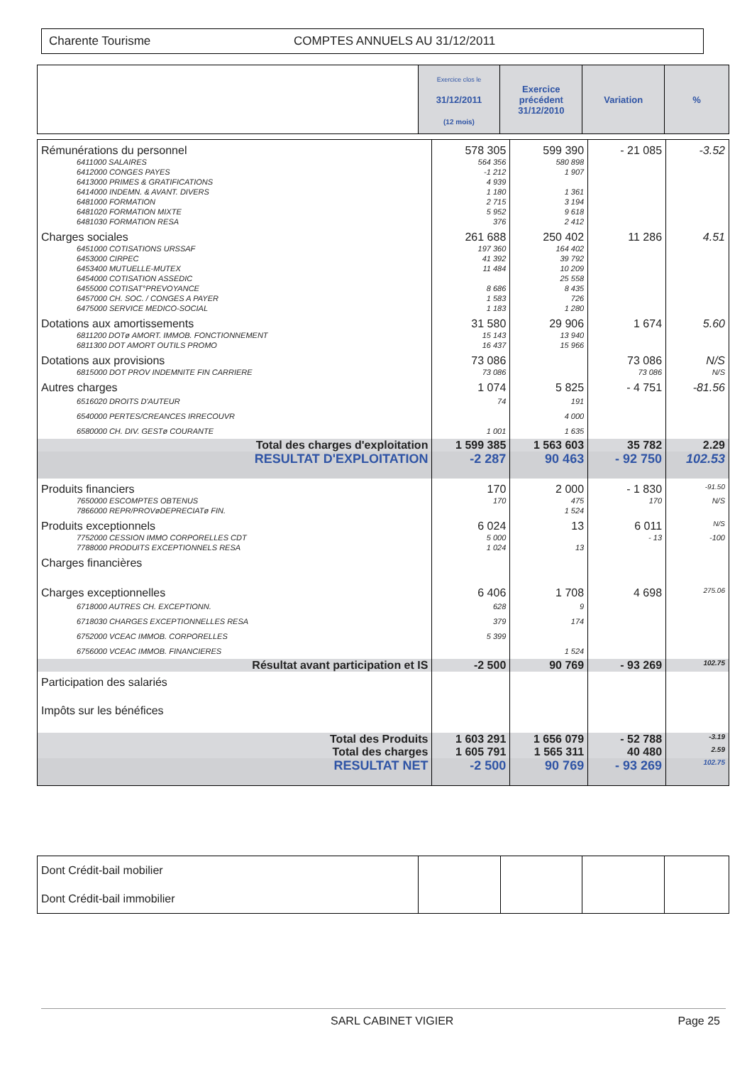Charente Tourisme COMPTES ANNUELS AU 31/12/2011
| | Exercice clos le 31/12/2011 (12 mois) | Exercice précédent 31/12/2010 | Variation | % |
| --- | --- | --- | --- | --- |
| Rémunérations du personnel | 578 305 | 599 390 | - 21 085 | -3.52 |
| 6411000 SALAIRES 6412000 CONGES PAYES 6413000 PRIMES & GRATIFICATIONS 6414000 INDEMN. & AVANT. DIVERS 6481000 FORMATION 6481020 FORMATION MIXTE 6481030 FORMATION RESA | 564 356 -1 212 4 939 1 180 2 715 5 952 376 | 580 898 1 907 1 361 3 194 9 618 2 412 | | |
| Charges sociales | 261 688 | 250 402 | 11 286 | 4.51 |
| 6451000 COTISATIONS URSSAF 6453000 CIRPEC 6453400 MUTUELLE-MUTEX 6454000 COTISATION ASSEDIC 6455000 COTISAT°PREVOYANCE 6457000 CH. SOC. / CONGES A PAYER 6475000 SERVICE MEDICO-SOCIAL | 197 360 41 392 11 484 8 686 1 583 1 183 | 164 402 39 792 10 209 25 558 8 435 726 1 280 | | |
| Dotations aux amortissements | 31 580 | 29 906 | 1 674 | 5.60 |
| 6811200 DOTø AMORT. IMMOB. FONCTIONNEMENT 6811300 DOT AMORT OUTILS PROMO | 15 143 16 437 | 13 940 15 966 | | |
| Dotations aux provisions | 73 086 | | 73 086 | N/S |
| 6815000 DOT PROV INDEMNITE FIN CARRIERE | 73 086 | | 73 086 | N/S |
| Autres charges | 1 074 | 5 825 | - 4 751 | -81.56 |
| 6516020 DROITS D'AUTEUR 6540000 PERTES/CREANCES IRRECOUVR 6580000 CH. DIV. GESTø COURANTE | 74 1 001 | 191 4 000 1 635 | | |
| Total des charges d'exploitation | 1 599 385 | 1 563 603 | 35 782 | 2.29 |
| RESULTAT D'EXPLOITATION | -2 287 | 90 463 | - 92 750 | 102.53 |
| Produits financiers | 170 | 2 000 | - 1 830 | -91.50 |
| 7650000 ESCOMPTES OBTENUS 7866000 REPR/PROVøDEPRECIATø FIN. | 170 | 475 1 524 | 170 | N/S |
| Produits exceptionnels | 6 024 | 13 | 6 011 | N/S |
| 7752000 CESSION IMMO CORPORELLES CDT 7788000 PRODUITS EXCEPTIONNELS RESA | 5 000 1 024 | 13 | - 13 | -100 |
| Charges financières | | | | |
| Charges exceptionnelles | 6 406 | 1 708 | 4 698 | 275.06 |
| 6718000 AUTRES CH. EXCEPTIONN. 6718030 CHARGES EXCEPTIONNELLES RESA 6752000 VCEAC IMMOB. CORPORELLES 6756000 VCEAC IMMOB. FINANCIERES | 628 379 5 399 | 9 174 1 524 | | |
| Résultat avant participation et IS | -2 500 | 90 769 | - 93 269 | 102.75 |
| Participation des salariés | | | | |
| Impôts sur les bénéfices | | | | |
| Total des Produits | 1 603 291 | 1 656 079 | - 52 788 | -3.19 |
| Total des charges | 1 605 791 | 1 565 311 | 40 480 | 2.59 |
| RESULTAT NET | -2 500 | 90 769 | - 93 269 | 102.75 |
| Dont Crédit-bail mobilier | | | | |
| Dont Crédit-bail immobilier | | | | |
SARL CABINET VIGIER Page 25